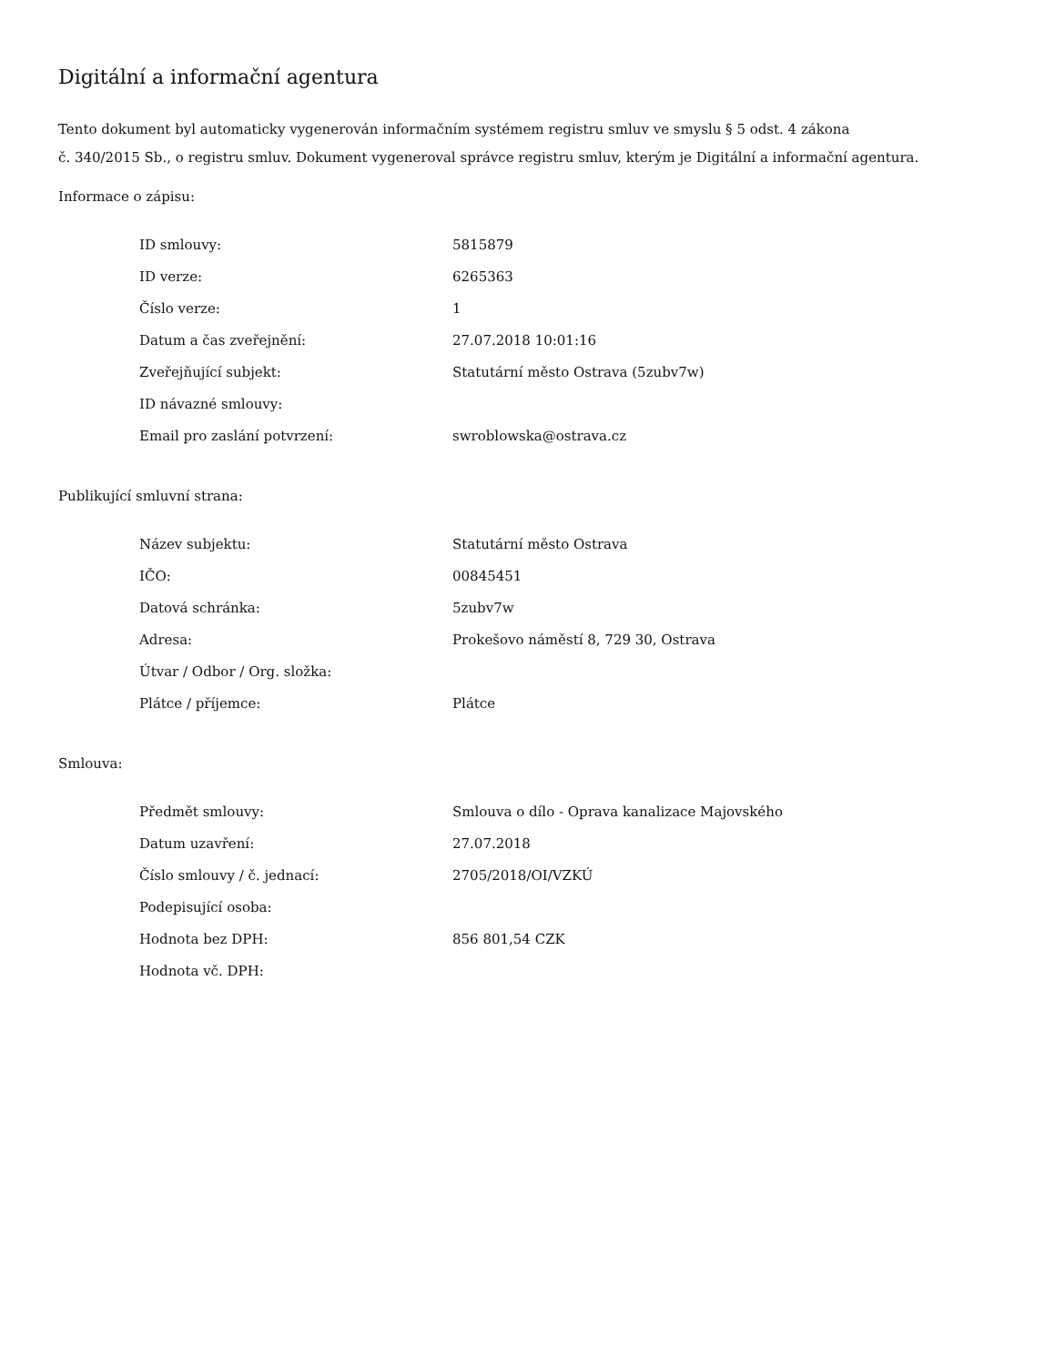Digitální a informační agentura
Tento dokument byl automaticky vygenerován informačním systémem registru smluv ve smyslu § 5 odst. 4 zákona
č. 340/2015 Sb., o registru smluv. Dokument vygeneroval správce registru smluv, kterým je Digitální a informační agentura.
Informace o zápisu:
| ID smlouvy: | 5815879 |
| ID verze: | 6265363 |
| Číslo verze: | 1 |
| Datum a čas zveřejnění: | 27.07.2018 10:01:16 |
| Zveřejňující subjekt: | Statutární město Ostrava (5zubv7w) |
| ID návazné smlouvy: | |
| Email pro zaslání potvrzení: | swroblowska@ostrava.cz |
Publikující smluvní strana:
| Název subjektu: | Statutární město Ostrava |
| IČO: | 00845451 |
| Datová schránka: | 5zubv7w |
| Adresa: | Prokešovo náměstí 8, 729 30, Ostrava |
| Útvar / Odbor / Org. složka: | |
| Plátce / příjemce: | Plátce |
Smlouva:
| Předmět smlouvy: | Smlouva o dílo - Oprava kanalizace Majovského |
| Datum uzavření: | 27.07.2018 |
| Číslo smlouvy / č. jednací: | 2705/2018/OI/VZKÚ |
| Podepisující osoba: | |
| Hodnota bez DPH: | 856 801,54 CZK |
| Hodnota vč. DPH: | |